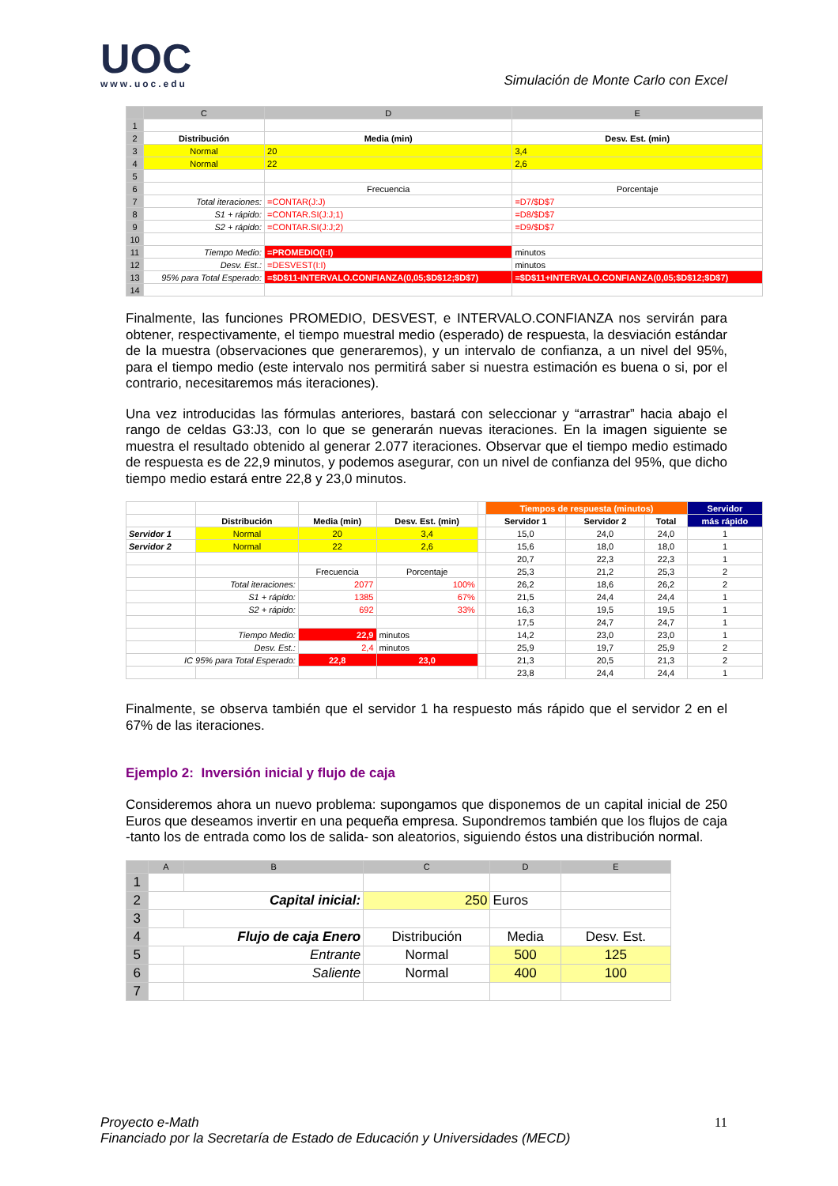UOC
www.uoc.edu
Simulación de Monte Carlo con Excel
| | C | D | E |
| --- | --- | --- | --- |
| 1 | | | |
| 2 | Distribución | Media (min) | Desv. Est. (min) |
| 3 | Normal | 20 | 3,4 |
| 4 | Normal | 22 | 2,6 |
| 5 | | | |
| 6 | | Frecuencia | Porcentaje |
| 7 | Total iteraciones: | =CONTAR(J:J) | =D7/$D$7 |
| 8 | S1 + rápido: | =CONTAR.SI(J:J;1) | =D8/$D$7 |
| 9 | S2 + rápido: | =CONTAR.SI(J:J;2) | =D9/$D$7 |
| 10 | | | |
| 11 | Tiempo Medio: | =PROMEDIO(I:I) | minutos |
| 12 | Desv. Est.: | =DESVEST(I:I) | minutos |
| 13 | 95% para Total Esperado: | =$D$11-INTERVALO.CONFIANZA(0,05;$D$12;$D$7) | =$D$11+INTERVALO.CONFIANZA(0,05;$D$12;$D$7) |
| 14 | | | |
Finalmente, las funciones PROMEDIO, DESVEST, e INTERVALO.CONFIANZA nos servirán para obtener, respectivamente, el tiempo muestral medio (esperado) de respuesta, la desviación estándar de la muestra (observaciones que generaremos), y un intervalo de confianza, a un nivel del 95%, para el tiempo medio (este intervalo nos permitirá saber si nuestra estimación es buena o si, por el contrario, necesitaremos más iteraciones).
Una vez introducidas las fórmulas anteriores, bastará con seleccionar y “arrastrar” hacia abajo el rango de celdas G3:J3, con lo que se generarán nuevas iteraciones. En la imagen siguiente se muestra el resultado obtenido al generar 2.077 iteraciones. Observar que el tiempo medio estimado de respuesta es de 22,9 minutos, y podemos asegurar, con un nivel de confianza del 95%, que dicho tiempo medio estará entre 22,8 y 23,0 minutos.
| | | | | | Tiempos de respuesta (minutos) | | | Servidor |
| | Distribución | Media (min) | Desv. Est. (min) | | Servidor 1 | Servidor 2 | Total | más rápido |
| Servidor 1 | Normal | 20 | 3,4 | | 15,0 | 24,0 | 24,0 | 1 |
| Servidor 2 | Normal | 22 | 2,6 | | 15,6 | 18,0 | 18,0 | 1 |
| | | | | | 20,7 | 22,3 | 22,3 | 1 |
| | | Frecuencia | Porcentaje | | 25,3 | 21,2 | 25,3 | 2 |
| | Total iteraciones: | 2077 | 100% | | 26,2 | 18,6 | 26,2 | 2 |
| | S1 + rápido: | 1385 | 67% | | 21,5 | 24,4 | 24,4 | 1 |
| | S2 + rápido: | 692 | 33% | | 16,3 | 19,5 | 19,5 | 1 |
| | | | | | 17,5 | 24,7 | 24,7 | 1 |
| | Tiempo Medio: | 22,9 | minutos | | 14,2 | 23,0 | 23,0 | 1 |
| | Desv. Est.: | 2,4 | minutos | | 25,9 | 19,7 | 25,9 | 2 |
| IC 95% para Total Esperado: | | 22,8 | 23,0 | | 21,3 | 20,5 | 21,3 | 2 |
| | | | | | 23,8 | 24,4 | 24,4 | 1 |
Finalmente, se observa también que el servidor 1 ha respuesto más rápido que el servidor 2 en el 67% de las iteraciones.
Ejemplo 2: Inversión inicial y flujo de caja
Consideremos ahora un nuevo problema: supongamos que disponemos de un capital inicial de 250 Euros que deseamos invertir en una pequeña empresa. Supondremos también que los flujos de caja -tanto los de entrada como los de salida- son aleatorios, siguiendo éstos una distribución normal.
| | A | B | C | D | E |
| --- | --- | --- | --- | --- | --- |
| 1 | | | | | |
| 2 | Capital inicial: | | 250 | Euros | |
| 3 | | | | | |
| 4 | Flujo de caja Enero | | Distribución | Media | Desv. Est. |
| 5 | | Entrante | Normal | 500 | 125 |
| 6 | | Saliente | Normal | 400 | 100 |
| 7 | | | | | |
Proyecto e-Math 11
Financiado por la Secretaría de Estado de Educación y Universidades (MECD)